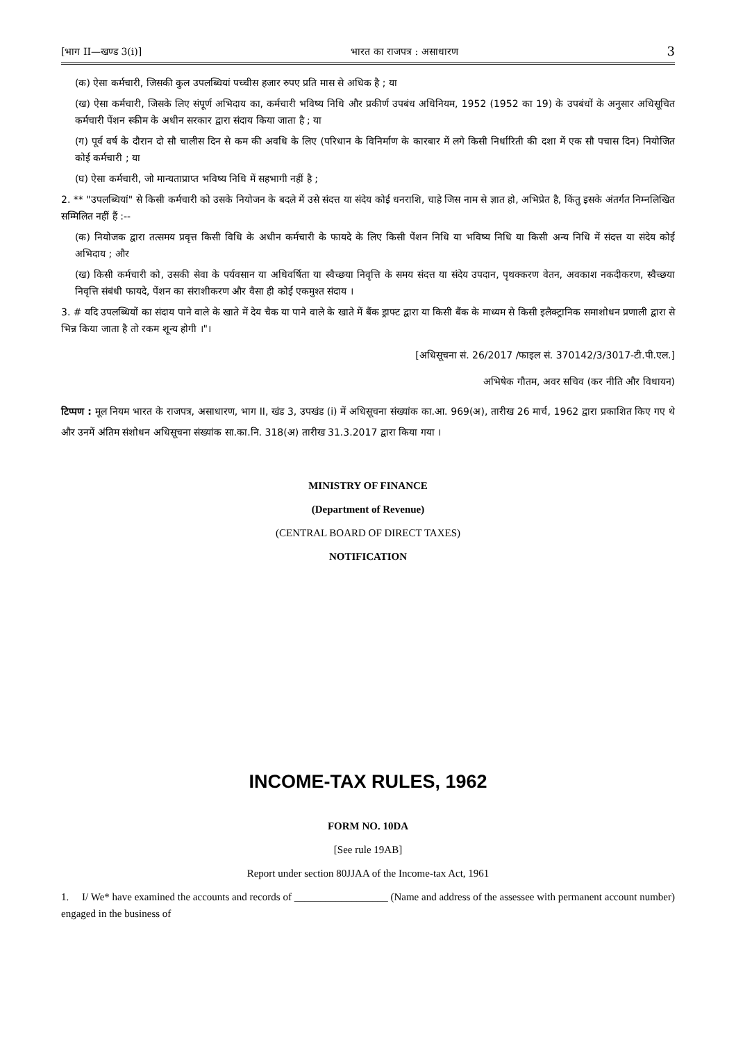[भाग II—खण्ड 3(i)] भारत का राजपत्र : असाधारण 3
(क) ऐसा कर्मचारी, जिसकी कुल उपलब्धियां पच्चीस हजार रुपए प्रति मास से अधिक है ; या
(ख) ऐसा कर्मचारी, जिसके लिए संपूर्ण अभिदाय का, कर्मचारी भविष्य निधि और प्रकीर्ण उपबंध अधिनियम, 1952 (1952 का 19) के उपबंधों के अनुसार अधिसूचित कर्मचारी पेंशन स्कीम के अधीन सरकार द्वारा संदाय किया जाता है ; या
(ग) पूर्व वर्ष के दौरान दो सौ चालीस दिन से कम की अवधि के लिए (परिधान के विनिर्माण के कारबार में लगे किसी निर्धारिती की दशा में एक सौ पचास दिन) नियोजित कोई कर्मचारी ; या
(घ) ऐसा कर्मचारी, जो मान्यताप्राप्त भविष्य निधि में सहभागी नहीं है ;
2. ** "उपलब्धियां" से किसी कर्मचारी को उसके नियोजन के बदले में उसे संदत्त या संदेय कोई धनराशि, चाहे जिस नाम से ज्ञात हो, अभिप्रेत है, किंतु इसके अंतर्गत निम्नलिखित सम्मिलित नहीं हैं :--
(क) नियोजक द्वारा तत्समय प्रवृत्त किसी विधि के अधीन कर्मचारी के फायदे के लिए किसी पेंशन निधि या भविष्य निधि या किसी अन्य निधि में संदत्त या संदेय कोई अभिदाय ; और
(ख) किसी कर्मचारी को, उसकी सेवा के पर्यवसान या अधिवर्षिता या स्वैच्छया निवृत्ति के समय संदत्त या संदेय उपदान, पृथक्करण वेतन, अवकाश नकदीकरण, स्वैच्छया निवृत्ति संबंधी फायदे, पेंशन का संराशीकरण और वैसा ही कोई एकमुश्त संदाय ।
3. # यदि उपलब्धियों का संदाय पाने वाले के खाते में देय चैक या पाने वाले के खाते में बैंक ड्राफ्ट द्वारा या किसी बैंक के माध्यम से किसी इलैक्ट्रानिक समाशोधन प्रणाली द्वारा से भिन्न किया जाता है तो रकम शून्य होगी ।"।
[अधिसूचना सं. 26/2017 /फाइल सं. 370142/3/3017-टी.पी.एल.]
अभिषेक गौतम, अवर सचिव (कर नीति और विधायन)
टिप्पण : मूल नियम भारत के राजपत्र, असाधारण, भाग II, खंड 3, उपखंड (i) में अधिसूचना संख्यांक का.आ. 969(अ), तारीख 26 मार्च, 1962 द्वारा प्रकाशित किए गए थे और उनमें अंतिम संशोधन अधिसूचना संख्यांक सा.का.नि. 318(अ) तारीख 31.3.2017 द्वारा किया गया ।
MINISTRY OF FINANCE
(Department of Revenue)
(CENTRAL BOARD OF DIRECT TAXES)
NOTIFICATION
INCOME-TAX RULES, 1962
FORM NO. 10DA
[See rule 19AB]
Report under section 80JJAA of the Income-tax Act, 1961
1. I/ We* have examined the accounts and records of __________________ (Name and address of the assessee with permanent account number) engaged in the business of